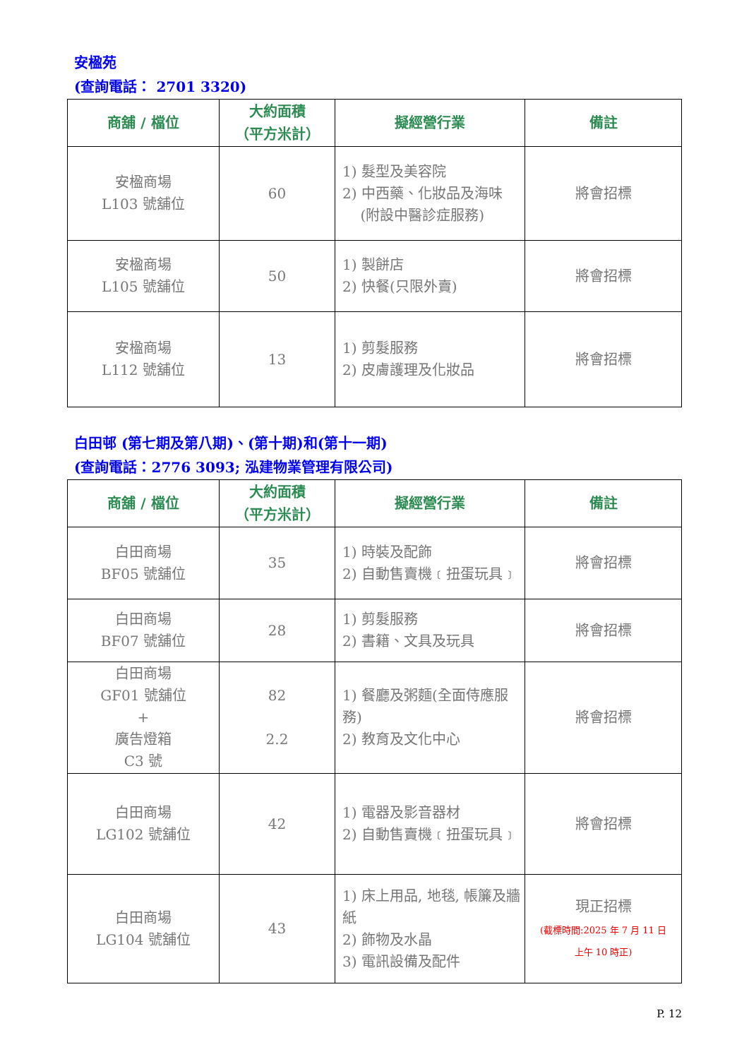安楹苑
(查詢電話： 2701 3320)
| 商舖 / 檔位 | 大約面積 （平方米計） | 擬經營行業 | 備註 |
| --- | --- | --- | --- |
| 安楹商場 L103 號舖位 | 60 | 1) 髮型及美容院 2) 中西藥、化妝品及海味 (附設中醫診症服務) | 將會招標 |
| 安楹商場 L105 號舖位 | 50 | 1) 製餅店 2) 快餐(只限外賣) | 將會招標 |
| 安楹商場 L112 號舖位 | 13 | 1) 剪髮服務 2) 皮膚護理及化妝品 | 將會招標 |
白田邨 (第七期及第八期)、(第十期)和(第十一期)
(查詢電話：2776 3093; 泓建物業管理有限公司)
| 商舖 / 檔位 | 大約面積 （平方米計） | 擬經營行業 | 備註 |
| --- | --- | --- | --- |
| 白田商場 BF05 號舖位 | 35 | 1) 時裝及配飾 2) 自動售賣機﹝扭蛋玩具﹞ | 將會招標 |
| 白田商場 BF07 號舖位 | 28 | 1) 剪髮服務 2) 書籍、文具及玩具 | 將會招標 |
| 白田商場 GF01 號舖位 + 廣告燈箱 C3 號 | 82 2.2 | 1) 餐廳及粥麵(全面侍應服務) 2) 教育及文化中心 | 將會招標 |
| 白田商場 LG102 號舖位 | 42 | 1) 電器及影音器材 2) 自動售賣機﹝扭蛋玩具﹞ | 將會招標 |
| 白田商場 LG104 號舖位 | 43 | 1) 床上用品, 地毯, 帳簾及牆紙 2) 飾物及水晶 3) 電訊設備及配件 | 現正招標 (截標時間:2025 年 7 月 11 日 上午 10 時正) |
P. 12